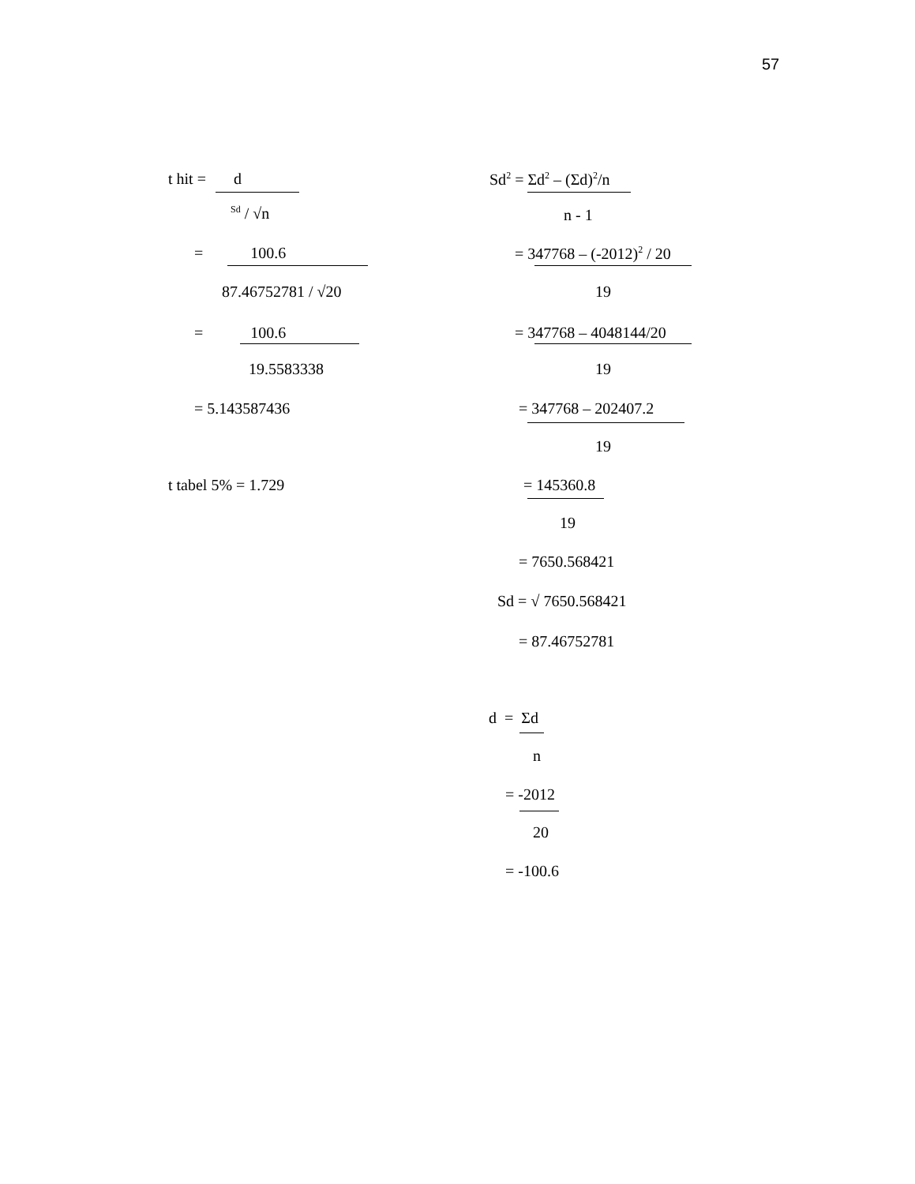57
t hit = d
<sup>Sd</sup> / √n
= 100.6
87.46752781 / √20
= 100.6
19.5583338
= 5.143587436
t tabel 5% = 1.729
Sd<sup>2</sup> = Σd<sup>2</sup> – (Σd)<sup>2</sup>/n
n - 1
= 347768 – (-2012)<sup>2</sup> / 20
19
= 347768 – 4048144/20
19
= 347768 – 202407.2
19
= 145360.8
19
= 7650.568421
Sd = √ 7650.568421
= 87.46752781
d = Σd
n
= -2012
20
= -100.6